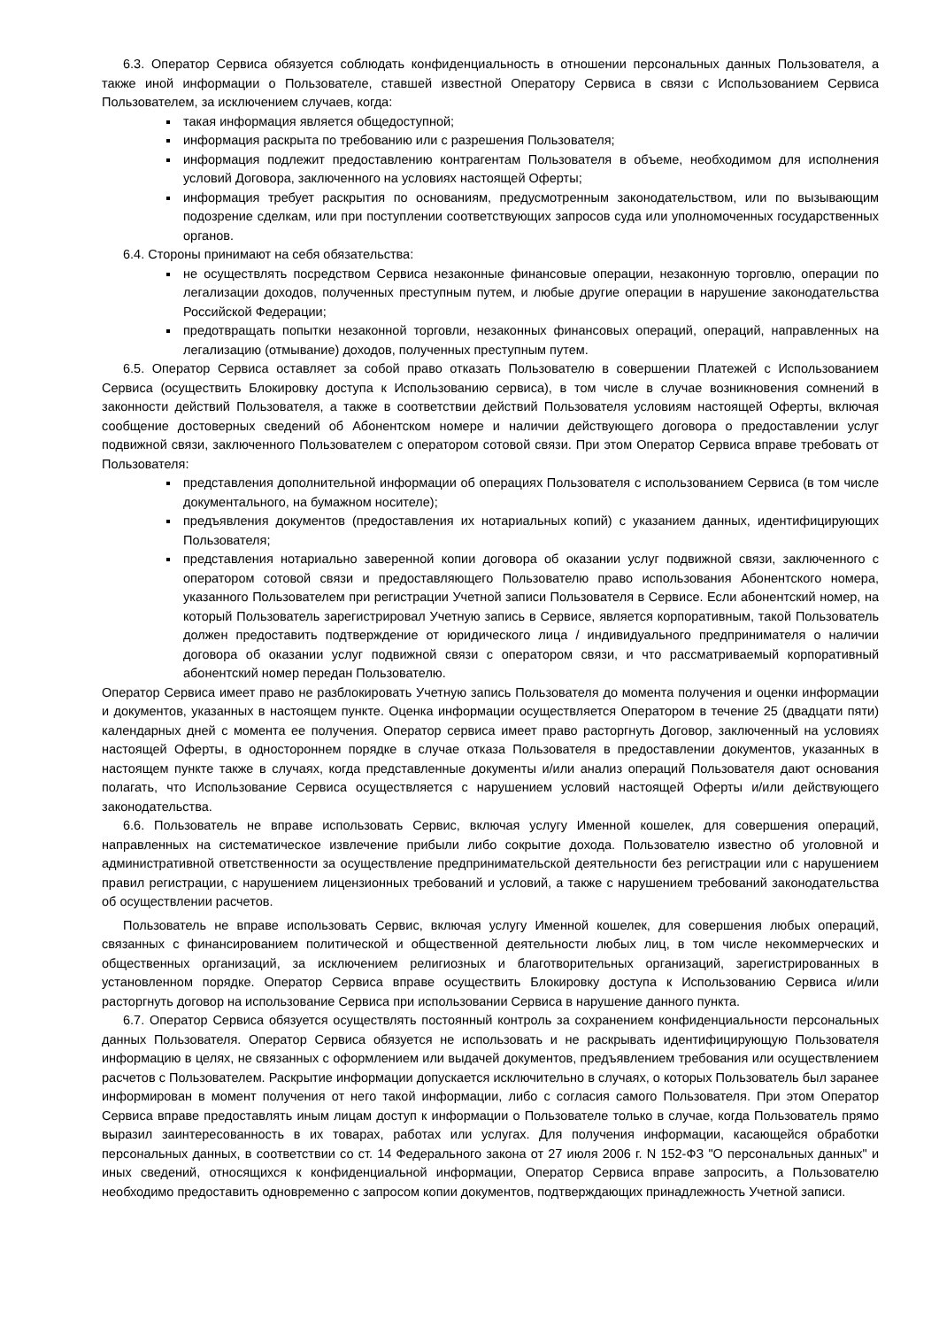6.3. Оператор Сервиса обязуется соблюдать конфиденциальность в отношении персональных данных Пользователя, а также иной информации о Пользователе, ставшей известной Оператору Сервиса в связи с Использованием Сервиса Пользователем, за исключением случаев, когда:
такая информация является общедоступной;
информация раскрыта по требованию или с разрешения Пользователя;
информация подлежит предоставлению контрагентам Пользователя в объеме, необходимом для исполнения условий Договора, заключенного на условиях настоящей Оферты;
информация требует раскрытия по основаниям, предусмотренным законодательством, или по вызывающим подозрение сделкам, или при поступлении соответствующих запросов суда или уполномоченных государственных органов.
6.4. Стороны принимают на себя обязательства:
не осуществлять посредством Сервиса незаконные финансовые операции, незаконную торговлю, операции по легализации доходов, полученных преступным путем, и любые другие операции в нарушение законодательства Российской Федерации;
предотвращать попытки незаконной торговли, незаконных финансовых операций, операций, направленных на легализацию (отмывание) доходов, полученных преступным путем.
6.5. Оператор Сервиса оставляет за собой право отказать Пользователю в совершении Платежей с Использованием Сервиса (осуществить Блокировку доступа к Использованию сервиса), в том числе в случае возникновения сомнений в законности действий Пользователя, а также в соответствии действий Пользователя условиям настоящей Оферты, включая сообщение достоверных сведений об Абонентском номере и наличии действующего договора о предоставлении услуг подвижной связи, заключенного Пользователем с оператором сотовой связи. При этом Оператор Сервиса вправе требовать от Пользователя:
представления дополнительной информации об операциях Пользователя с использованием Сервиса (в том числе документального, на бумажном носителе);
предъявления документов (предоставления их нотариальных копий) с указанием данных, идентифицирующих Пользователя;
представления нотариально заверенной копии договора об оказании услуг подвижной связи, заключенного с оператором сотовой связи и предоставляющего Пользователю право использования Абонентского номера, указанного Пользователем при регистрации Учетной записи Пользователя в Сервисе. Если абонентский номер, на который Пользователь зарегистрировал Учетную запись в Сервисе, является корпоративным, такой Пользователь должен предоставить подтверждение от юридического лица / индивидуального предпринимателя о наличии договора об оказании услуг подвижной связи с оператором связи, и что рассматриваемый корпоративный абонентский номер передан Пользователю.
Оператор Сервиса имеет право не разблокировать Учетную запись Пользователя до момента получения и оценки информации и документов, указанных в настоящем пункте. Оценка информации осуществляется Оператором в течение 25 (двадцати пяти) календарных дней с момента ее получения. Оператор сервиса имеет право расторгнуть Договор, заключенный на условиях настоящей Оферты, в одностороннем порядке в случае отказа Пользователя в предоставлении документов, указанных в настоящем пункте также в случаях, когда представленные документы и/или анализ операций Пользователя дают основания полагать, что Использование Сервиса осуществляется с нарушением условий настоящей Оферты и/или действующего законодательства.
6.6. Пользователь не вправе использовать Сервис, включая услугу Именной кошелек, для совершения операций, направленных на систематическое извлечение прибыли либо сокрытие дохода. Пользователю известно об уголовной и административной ответственности за осуществление предпринимательской деятельности без регистрации или с нарушением правил регистрации, с нарушением лицензионных требований и условий, а также с нарушением требований законодательства об осуществлении расчетов.
Пользователь не вправе использовать Сервис, включая услугу Именной кошелек, для совершения любых операций, связанных с финансированием политической и общественной деятельности любых лиц, в том числе некоммерческих и общественных организаций, за исключением религиозных и благотворительных организаций, зарегистрированных в установленном порядке. Оператор Сервиса вправе осуществить Блокировку доступа к Использованию Сервиса и/или расторгнуть договор на использование Сервиса при использовании Сервиса в нарушение данного пункта.
6.7. Оператор Сервиса обязуется осуществлять постоянный контроль за сохранением конфиденциальности персональных данных Пользователя. Оператор Сервиса обязуется не использовать и не раскрывать идентифицирующую Пользователя информацию в целях, не связанных с оформлением или выдачей документов, предъявлением требования или осуществлением расчетов с Пользователем. Раскрытие информации допускается исключительно в случаях, о которых Пользователь был заранее информирован в момент получения от него такой информации, либо с согласия самого Пользователя. При этом Оператор Сервиса вправе предоставлять иным лицам доступ к информации о Пользователе только в случае, когда Пользователь прямо выразил заинтересованность в их товарах, работах или услугах. Для получения информации, касающейся обработки персональных данных, в соответствии со ст. 14 Федерального закона от 27 июля 2006 г. N 152-ФЗ "О персональных данных" и иных сведений, относящихся к конфиденциальной информации, Оператор Сервиса вправе запросить, а Пользователю необходимо предоставить одновременно с запросом копии документов, подтверждающих принадлежность Учетной записи.